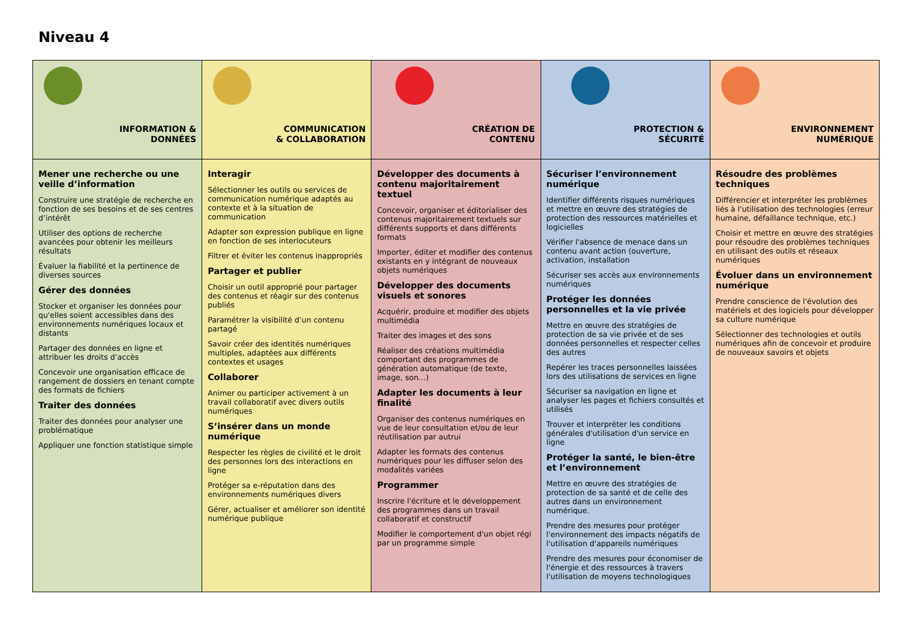Niveau 4
| INFORMATION & DONNÉES | COMMUNICATION & COLLABORATION | CRÉATION DE CONTENU | PROTECTION & SÉCURITÉ | ENVIRONNEMENT NUMÉRIQUE |
| --- | --- | --- | --- | --- |
| Mener une recherche ou une veille d’information Construire une stratégie de recherche en fonction de ses besoins et de ses centres d’intérêt Utiliser des options de recherche avancées pour obtenir les meilleurs résultats Évaluer la fiabilité et la pertinence de diverses sources Gérer des données Stocker et organiser les données pour qu'elles soient accessibles dans des environnements numériques locaux et distants Partager des données en ligne et attribuer les droits d’accès Concevoir une organisation efficace de rangement de dossiers en tenant compte des formats de fichiers Traiter des données Traiter des données pour analyser une problématique Appliquer une fonction statistique simple | Interagir Sélectionner les outils ou services de communication numérique adaptés au contexte et à la situation de communication Adapter son expression publique en ligne en fonction de ses interlocuteurs Filtrer et éviter les contenus inappropriés Partager et publier Choisir un outil approprié pour partager des contenus et réagir sur des contenus publiés Paramétrer la visibilité d’un contenu partagé Savoir créer des identités numériques multiples, adaptées aux différents contextes et usages Collaborer Animer ou participer activement à un travail collaboratif avec divers outils numériques S’insérer dans un monde numérique Respecter les règles de civilité et le droit des personnes lors des interactions en ligne Protéger sa e-réputation dans des environnements numériques divers Gérer, actualiser et améliorer son identité numérique publique | Développer des documents à contenu majoritairement textuel Concevoir, organiser et éditorialiser des contenus majoritairement textuels sur différents supports et dans différents formats Importer, éditer et modifier des contenus existants en y intégrant de nouveaux objets numériques Développer des documents visuels et sonores Acquérir, produire et modifier des objets multimédia Traiter des images et des sons Réaliser des créations multimédia comportant des programmes de génération automatique (de texte, image, son…) Adapter les documents à leur finalité Organiser des contenus numériques en vue de leur consultation et/ou de leur réutilisation par autrui Adapter les formats des contenus numériques pour les diffuser selon des modalités variées Programmer Inscrire l'écriture et le développement des programmes dans un travail collaboratif et constructif Modifier le comportement d'un objet régi par un programme simple | Sécuriser l’environnement numérique Identifier différents risques numériques et mettre en œuvre des stratégies de protection des ressources matérielles et logicielles Vérifier l'absence de menace dans un contenu avant action (ouverture, activation, installation Sécuriser ses accès aux environnements numériques Protéger les données personnelles et la vie privée Mettre en œuvre des stratégies de protection de sa vie privée et de ses données personnelles et respecter celles des autres Repérer les traces personnelles laissées lors des utilisations de services en ligne Sécuriser sa navigation en ligne et analyser les pages et fichiers consultés et utilisés Trouver et interpréter les conditions générales d'utilisation d'un service en ligne Protéger la santé, le bien-être et l’environnement Mettre en œuvre des stratégies de protection de sa santé et de celle des autres dans un environnement numérique. Prendre des mesures pour protéger l'environnement des impacts négatifs de l'utilisation d'appareils numériques Prendre des mesures pour économiser de l'énergie et des ressources à travers l'utilisation de moyens technologiques | Résoudre des problèmes techniques Différencier et interpréter les problèmes liés à l'utilisation des technologies (erreur humaine, défaillance technique, etc.) Choisir et mettre en œuvre des stratégies pour résoudre des problèmes techniques en utilisant des outils et réseaux numériques Évoluer dans un environnement numérique Prendre conscience de l'évolution des matériels et des logiciels pour développer sa culture numérique Sélectionner des technologies et outils numériques afin de concevoir et produire de nouveaux savoirs et objets |